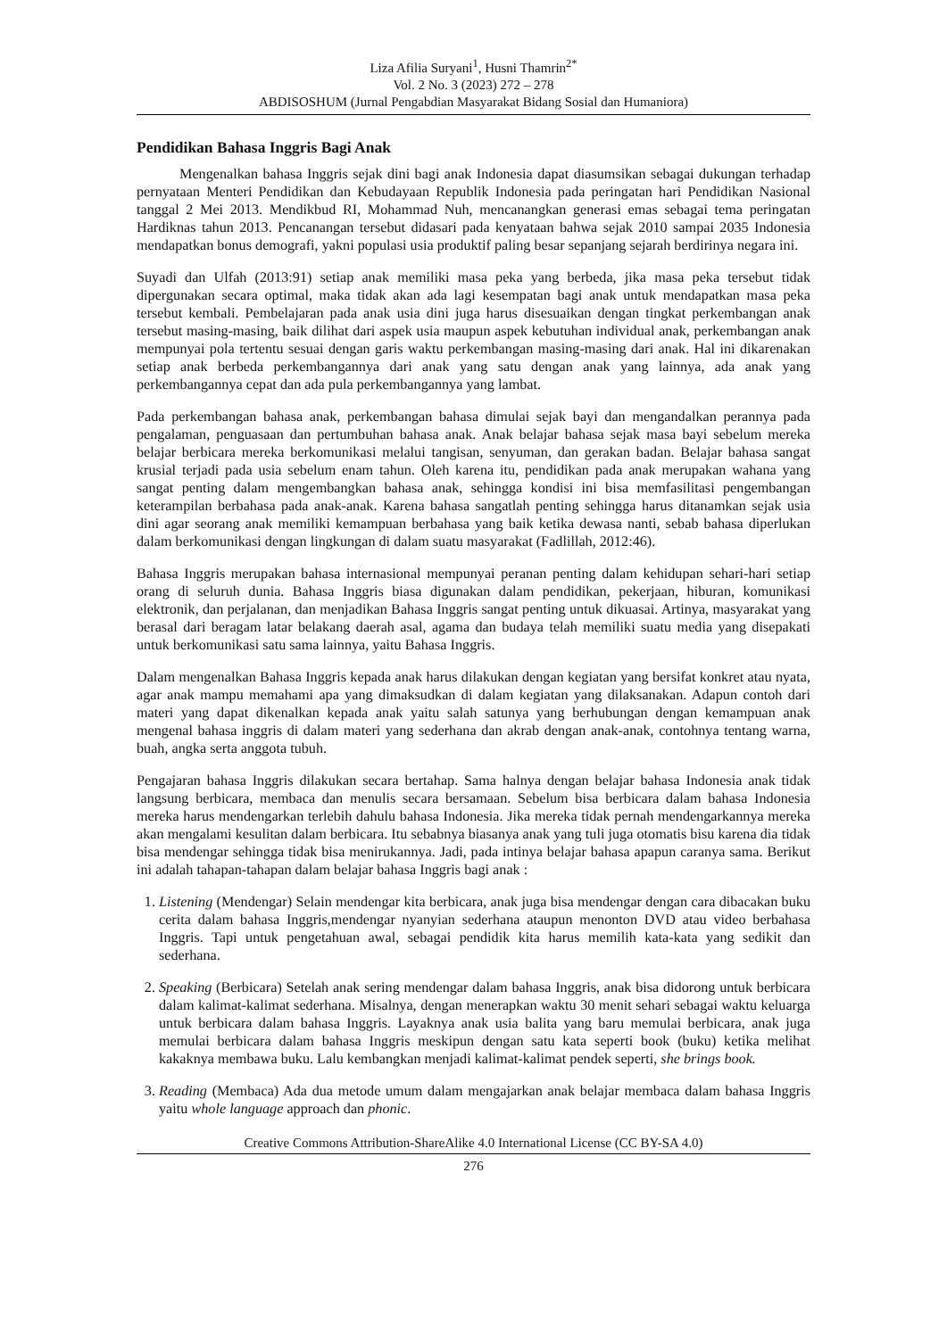Liza Afilia Suryani<sup>1</sup>, Husni Thamrin<sup>2*</sup>
Vol. 2 No. 3 (2023) 272 – 278
ABDISOSHUM (Jurnal Pengabdian Masyarakat Bidang Sosial dan Humaniora)
Pendidikan Bahasa Inggris Bagi Anak
Mengenalkan bahasa Inggris sejak dini bagi anak Indonesia dapat diasumsikan sebagai dukungan terhadap pernyataan Menteri Pendidikan dan Kebudayaan Republik Indonesia pada peringatan hari Pendidikan Nasional tanggal 2 Mei 2013. Mendikbud RI, Mohammad Nuh, mencanangkan generasi emas sebagai tema peringatan Hardiknas tahun 2013. Pencanangan tersebut didasari pada kenyataan bahwa sejak 2010 sampai 2035 Indonesia mendapatkan bonus demografi, yakni populasi usia produktif paling besar sepanjang sejarah berdirinya negara ini.
Suyadi dan Ulfah (2013:91) setiap anak memiliki masa peka yang berbeda, jika masa peka tersebut tidak dipergunakan secara optimal, maka tidak akan ada lagi kesempatan bagi anak untuk mendapatkan masa peka tersebut kembali. Pembelajaran pada anak usia dini juga harus disesuaikan dengan tingkat perkembangan anak tersebut masing-masing, baik dilihat dari aspek usia maupun aspek kebutuhan individual anak, perkembangan anak mempunyai pola tertentu sesuai dengan garis waktu perkembangan masing-masing dari anak. Hal ini dikarenakan setiap anak berbeda perkembangannya dari anak yang satu dengan anak yang lainnya, ada anak yang perkembangannya cepat dan ada pula perkembangannya yang lambat.
Pada perkembangan bahasa anak, perkembangan bahasa dimulai sejak bayi dan mengandalkan perannya pada pengalaman, penguasaan dan pertumbuhan bahasa anak. Anak belajar bahasa sejak masa bayi sebelum mereka belajar berbicara mereka berkomunikasi melalui tangisan, senyuman, dan gerakan badan. Belajar bahasa sangat krusial terjadi pada usia sebelum enam tahun. Oleh karena itu, pendidikan pada anak merupakan wahana yang sangat penting dalam mengembangkan bahasa anak, sehingga kondisi ini bisa memfasilitasi pengembangan keterampilan berbahasa pada anak-anak. Karena bahasa sangatlah penting sehingga harus ditanamkan sejak usia dini agar seorang anak memiliki kemampuan berbahasa yang baik ketika dewasa nanti, sebab bahasa diperlukan dalam berkomunikasi dengan lingkungan di dalam suatu masyarakat (Fadlillah, 2012:46).
Bahasa Inggris merupakan bahasa internasional mempunyai peranan penting dalam kehidupan sehari-hari setiap orang di seluruh dunia. Bahasa Inggris biasa digunakan dalam pendidikan, pekerjaan, hiburan, komunikasi elektronik, dan perjalanan, dan menjadikan Bahasa Inggris sangat penting untuk dikuasai. Artinya, masyarakat yang berasal dari beragam latar belakang daerah asal, agama dan budaya telah memiliki suatu media yang disepakati untuk berkomunikasi satu sama lainnya, yaitu Bahasa Inggris.
Dalam mengenalkan Bahasa Inggris kepada anak harus dilakukan dengan kegiatan yang bersifat konkret atau nyata, agar anak mampu memahami apa yang dimaksudkan di dalam kegiatan yang dilaksanakan. Adapun contoh dari materi yang dapat dikenalkan kepada anak yaitu salah satunya yang berhubungan dengan kemampuan anak mengenal bahasa inggris di dalam materi yang sederhana dan akrab dengan anak-anak, contohnya tentang warna, buah, angka serta anggota tubuh.
Pengajaran bahasa Inggris dilakukan secara bertahap. Sama halnya dengan belajar bahasa Indonesia anak tidak langsung berbicara, membaca dan menulis secara bersamaan. Sebelum bisa berbicara dalam bahasa Indonesia mereka harus mendengarkan terlebih dahulu bahasa Indonesia. Jika mereka tidak pernah mendengarkannya mereka akan mengalami kesulitan dalam berbicara. Itu sebabnya biasanya anak yang tuli juga otomatis bisu karena dia tidak bisa mendengar sehingga tidak bisa menirukannya. Jadi, pada intinya belajar bahasa apapun caranya sama. Berikut ini adalah tahapan-tahapan dalam belajar bahasa Inggris bagi anak :
1. Listening (Mendengar) Selain mendengar kita berbicara, anak juga bisa mendengar dengan cara dibacakan buku cerita dalam bahasa Inggris,mendengar nyanyian sederhana ataupun menonton DVD atau video berbahasa Inggris. Tapi untuk pengetahuan awal, sebagai pendidik kita harus memilih kata-kata yang sedikit dan sederhana.
2. Speaking (Berbicara) Setelah anak sering mendengar dalam bahasa Inggris, anak bisa didorong untuk berbicara dalam kalimat-kalimat sederhana. Misalnya, dengan menerapkan waktu 30 menit sehari sebagai waktu keluarga untuk berbicara dalam bahasa Inggris. Layaknya anak usia balita yang baru memulai berbicara, anak juga memulai berbicara dalam bahasa Inggris meskipun dengan satu kata seperti book (buku) ketika melihat kakaknya membawa buku. Lalu kembangkan menjadi kalimat-kalimat pendek seperti, she brings book.
3. Reading (Membaca) Ada dua metode umum dalam mengajarkan anak belajar membaca dalam bahasa Inggris yaitu whole language approach dan phonic.
Creative Commons Attribution-ShareAlike 4.0 International License (CC BY-SA 4.0)
276